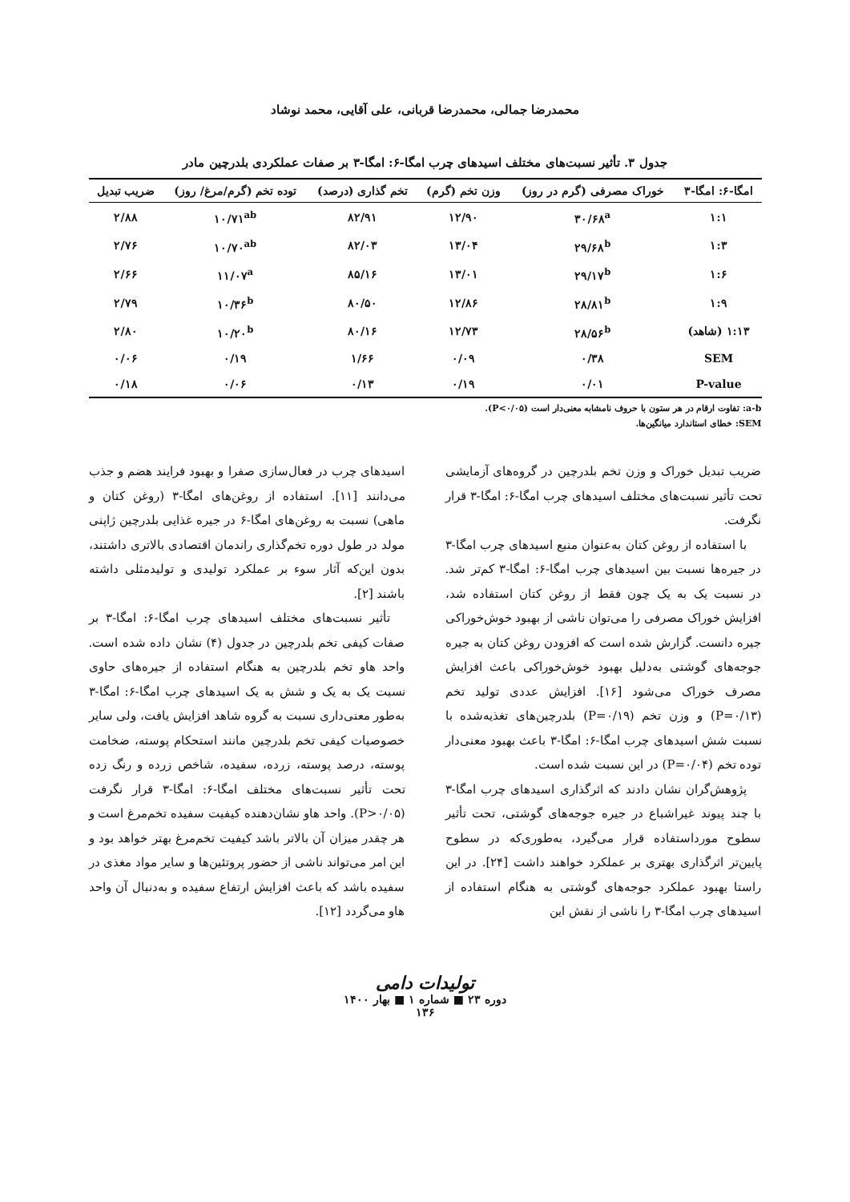محمدرضا جمالی، محمدرضا قربانی، علی آقایی، محمد نوشاد
جدول ۳. تأثیر نسبت‌های مختلف اسیدهای چرب امگا-۶: امگا-۳ بر صفات عملکردی بلدرچین مادر
| امگا-۶: امگا-۳ | خوراک مصرفی (گرم در روز) | وزن تخم (گرم) | تخم گذاری (درصد) | توده تخم (گرم/مرغ/ روز) | ضریب تبدیل |
| --- | --- | --- | --- | --- | --- |
| ۱:۱ | ۳۰/۶۸<sup>a</sup> | ۱۲/۹۰ | ۸۲/۹۱ | ۱۰/۷۱<sup>ab</sup> | ۲/۸۸ |
| ۱:۳ | ۲۹/۶۸<sup>b</sup> | ۱۳/۰۴ | ۸۲/۰۳ | ۱۰/۷۰<sup>ab</sup> | ۲/۷۶ |
| ۱:۶ | ۲۹/۱۷<sup>b</sup> | ۱۳/۰۱ | ۸۵/۱۶ | ۱۱/۰۷<sup>a</sup> | ۲/۶۶ |
| ۱:۹ | ۲۸/۸۱<sup>b</sup> | ۱۲/۸۶ | ۸۰/۵۰ | ۱۰/۳۶<sup>b</sup> | ۲/۷۹ |
| ۱:۱۳ (شاهد) | ۲۸/۵۶<sup>b</sup> | ۱۲/۷۳ | ۸۰/۱۶ | ۱۰/۲۰<sup>b</sup> | ۲/۸۰ |
| SEM | ۰/۳۸ | ۰/۰۹ | ۱/۶۶ | ۰/۱۹ | ۰/۰۶ |
| P-value | ۰/۰۱ | ۰/۱۹ | ۰/۱۳ | ۰/۰۶ | ۰/۱۸ |
a-b: تفاوت ارقام در هر ستون با حروف نامشابه معنی‌دار است (P<۰/۰۵).
SEM: خطای استاندارد میانگین‌ها.
ضریب تبدیل خوراک و وزن تخم بلدرچین در گروه‌های آزمایشی تحت تأثیر نسبت‌های مختلف اسیدهای چرب امگا-۶: امگا-۳ قرار نگرفت.
با استفاده از روغن کتان به‌عنوان منبع اسیدهای چرب امگا-۳ در جیره‌ها نسبت بین اسیدهای چرب امگا-۶: امگا-۳ کم‌تر شد. در نسبت یک به یک چون فقط از روغن کتان استفاده شد، افزایش خوراک مصرفی را می‌توان ناشی از بهبود خوش‌خوراکی جیره دانست. گزارش شده است که افزودن روغن کتان به جیره جوجه‌های گوشتی به‌دلیل بهبود خوش‌خوراکی باعث افزایش مصرف خوراک می‌شود [۱۶]. افزایش عددی تولید تخم (P=۰/۱۳) و وزن تخم (P=۰/۱۹) بلدرچین‌های تغذیه‌شده با نسبت شش اسیدهای چرب امگا-۶: امگا-۳ باعث بهبود معنی‌دار توده تخم (P=۰/۰۴) در این نسبت شده است.
پژوهش‌گران نشان دادند که اثرگذاری اسیدهای چرب امگا-۳ با چند پیوند غیراشباع در جیره جوجه‌های گوشتی، تحت تأثیر سطوح مورداستفاده قرار می‌گیرد، به‌طوری‌که در سطوح پایین‌تر اثرگذاری بهتری بر عملکرد خواهند داشت [۲۴]. در این راستا بهبود عملکرد جوجه‌های گوشتی به هنگام استفاده از اسیدهای چرب امگا-۳ را ناشی از نقش این
اسیدهای چرب در فعال‌سازی صفرا و بهبود فرایند هضم و جذب می‌دانند [۱۱]. استفاده از روغن‌های امگا-۳ (روغن کتان و ماهی) نسبت به روغن‌های امگا-۶ در جیره غذایی بلدرچین ژاپنی مولد در طول دوره تخم‌گذاری راندمان اقتصادی بالاتری داشتند، بدون این‌که آثار سوء بر عملکرد تولیدی و تولیدمثلی داشته باشند [۲].
تأثیر نسبت‌های مختلف اسیدهای چرب امگا-۶: امگا-۳ بر صفات کیفی تخم بلدرچین در جدول (۴) نشان داده شده است. واحد هاو تخم بلدرچین به هنگام استفاده از جیره‌های حاوی نسبت یک به یک و شش به یک اسیدهای چرب امگا-۶: امگا-۳ به‌طور معنی‌داری نسبت به گروه شاهد افزایش یافت، ولی سایر خصوصیات کیفی تخم بلدرچین مانند استحکام پوسته، ضخامت پوسته، درصد پوسته، زرده، سفیده، شاخص زرده و رنگ زده تحت تأثیر نسبت‌های مختلف امگا-۶: امگا-۳ قرار نگرفت (P>۰/۰۵). واحد هاو نشان‌دهنده کیفیت سفیده تخم‌مرغ است و هر چقدر میزان آن بالاتر باشد کیفیت تخم‌مرغ بهتر خواهد بود و این امر می‌تواند ناشی از حضور پروتئین‌ها و سایر مواد مغذی در سفیده باشد که باعث افزایش ارتفاع سفیده و به‌دنبال آن واحد هاو می‌گردد [۱۲].
تولیدات دامی
دوره ۲۳ ■ شماره ۱ ■ بهار ۱۴۰۰
۱۳۶